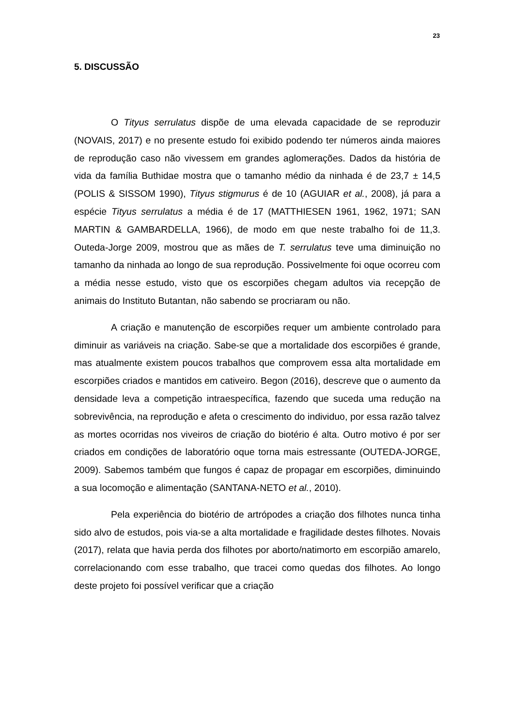23
5. DISCUSSÃO
O Tityus serrulatus dispõe de uma elevada capacidade de se reproduzir (NOVAIS, 2017) e no presente estudo foi exibido podendo ter números ainda maiores de reprodução caso não vivessem em grandes aglomerações. Dados da história de vida da família Buthidae mostra que o tamanho médio da ninhada é de 23,7 ± 14,5 (POLIS & SISSOM 1990), Tityus stigmurus é de 10 (AGUIAR et al., 2008), já para a espécie Tityus serrulatus a média é de 17 (MATTHIESEN 1961, 1962, 1971; SAN MARTIN & GAMBARDELLA, 1966), de modo em que neste trabalho foi de 11,3. Outeda-Jorge 2009, mostrou que as mães de T. serrulatus teve uma diminuição no tamanho da ninhada ao longo de sua reprodução. Possivelmente foi oque ocorreu com a média nesse estudo, visto que os escorpiões chegam adultos via recepção de animais do Instituto Butantan, não sabendo se procriaram ou não.
A criação e manutenção de escorpiões requer um ambiente controlado para diminuir as variáveis na criação. Sabe-se que a mortalidade dos escorpiões é grande, mas atualmente existem poucos trabalhos que comprovem essa alta mortalidade em escorpiões criados e mantidos em cativeiro. Begon (2016), descreve que o aumento da densidade leva a competição intraespecífica, fazendo que suceda uma redução na sobrevivência, na reprodução e afeta o crescimento do individuo, por essa razão talvez as mortes ocorridas nos viveiros de criação do biotério é alta. Outro motivo é por ser criados em condições de laboratório oque torna mais estressante (OUTEDA-JORGE, 2009). Sabemos também que fungos é capaz de propagar em escorpiões, diminuindo a sua locomoção e alimentação (SANTANA-NETO et al., 2010).
Pela experiência do biotério de artrópodes a criação dos filhotes nunca tinha sido alvo de estudos, pois via-se a alta mortalidade e fragilidade destes filhotes. Novais (2017), relata que havia perda dos filhotes por aborto/natimorto em escorpião amarelo, correlacionando com esse trabalho, que tracei como quedas dos filhotes. Ao longo deste projeto foi possível verificar que a criação